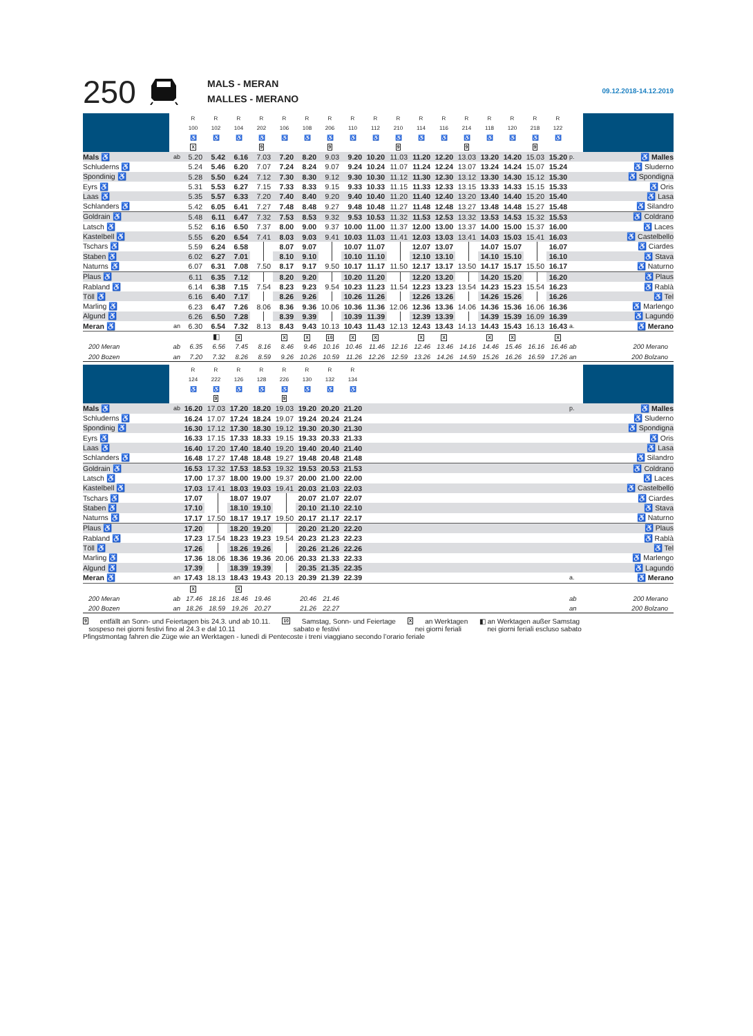250
MALS - MERAN
MALLES - MERANO
09.12.2018-14.12.2019
| | | R | R | R | R | R | R | R | R | R | R | R | R | R | R | R | R | R | | |
| --- | --- | --- | --- | --- | --- | --- | --- | --- | --- | --- | --- | --- | --- | --- | --- | --- | --- | --- | --- | --- |
| | | 100 | 102 | 104 | 202 | 106 | 108 | 206 | 110 | 112 | 210 | 114 | 116 | 214 | 118 | 120 | 218 | 122 | | |
| | | ♿ | ♿ | ♿ | ♿ | ♿ | ♿ | ♿ | ♿ | ♿ | ♿ | ♿ | ♿ | ♿ | ♿ | ♿ | ♿ | ♿ | | |
| | | X | | | 9 | | | 9 | | | 9 | | | 9 | | | 9 | | | |
| Mals ♿ | ab | 5.20 | 5.42 | 6.16 | 7.03 | 7.20 | 8.20 | 9.03 | 9.20 | 10.20 | 11.03 | 11.20 | 12.20 | 13.03 | 13.20 | 14.20 | 15.03 | 15.20 | p. | ♿ Malles |
| Schluderns ♿ | | 5.24 | 5.46 | 6.20 | 7.07 | 7.24 | 8.24 | 9.07 | 9.24 | 10.24 | 11.07 | 11.24 | 12.24 | 13.07 | 13.24 | 14.24 | 15.07 | 15.24 | | ♿ Sluderno |
| Spondinig ♿ | | 5.28 | 5.50 | 6.24 | 7.12 | 7.30 | 8.30 | 9.12 | 9.30 | 10.30 | 11.12 | 11.30 | 12.30 | 13.12 | 13.30 | 14.30 | 15.12 | 15.30 | | ♿ Spondigna |
| Eyrs ♿ | | 5.31 | 5.53 | 6.27 | 7.15 | 7.33 | 8.33 | 9.15 | 9.33 | 10.33 | 11.15 | 11.33 | 12.33 | 13.15 | 13.33 | 14.33 | 15.15 | 15.33 | | ♿ Oris |
| Laas ♿ | | 5.35 | 5.57 | 6.33 | 7.20 | 7.40 | 8.40 | 9.20 | 9.40 | 10.40 | 11.20 | 11.40 | 12.40 | 13.20 | 13.40 | 14.40 | 15.20 | 15.40 | | ♿ Lasa |
| Schlanders ♿ | | 5.42 | 6.05 | 6.41 | 7.27 | 7.48 | 8.48 | 9.27 | 9.48 | 10.48 | 11.27 | 11.48 | 12.48 | 13.27 | 13.48 | 14.48 | 15.27 | 15.48 | | ♿ Silandro |
| Goldrain ♿ | | 5.48 | 6.11 | 6.47 | 7.32 | 7.53 | 8.53 | 9.32 | 9.53 | 10.53 | 11.32 | 11.53 | 12.53 | 13.32 | 13.53 | 14.53 | 15.32 | 15.53 | | ♿ Coldrano |
| Latsch ♿ | | 5.52 | 6.16 | 6.50 | 7.37 | 8.00 | 9.00 | 9.37 | 10.00 | 11.00 | 11.37 | 12.00 | 13.00 | 13.37 | 14.00 | 15.00 | 15.37 | 16.00 | | ♿ Laces |
| Kastelbell ♿ | | 5.55 | 6.20 | 6.54 | 7.41 | 8.03 | 9.03 | 9.41 | 10.03 | 11.03 | 11.41 | 12.03 | 13.03 | 13.41 | 14.03 | 15.03 | 15.41 | 16.03 | | ♿ Castelbello |
| Tschars ♿ | | 5.59 | 6.24 | 6.58 | | 8.07 | 9.07 | | 10.07 | 11.07 | | 12.07 | 13.07 | | 14.07 | 15.07 | | 16.07 | | ♿ Ciardes |
| Staben ♿ | | 6.02 | 6.27 | 7.01 | | 8.10 | 9.10 | | 10.10 | 11.10 | | 12.10 | 13.10 | | 14.10 | 15.10 | | 16.10 | | ♿ Stava |
| Naturns ♿ | | 6.07 | 6.31 | 7.08 | 7.50 | 8.17 | 9.17 | 9.50 | 10.17 | 11.17 | 11.50 | 12.17 | 13.17 | 13.50 | 14.17 | 15.17 | 15.50 | 16.17 | | ♿ Naturno |
| Plaus ♿ | | 6.11 | 6.35 | 7.12 | | 8.20 | 9.20 | | 10.20 | 11.20 | | 12.20 | 13.20 | | 14.20 | 15.20 | | 16.20 | | ♿ Plaus |
| Rabland ♿ | | 6.14 | 6.38 | 7.15 | 7.54 | 8.23 | 9.23 | 9.54 | 10.23 | 11.23 | 11.54 | 12.23 | 13.23 | 13.54 | 14.23 | 15.23 | 15.54 | 16.23 | | ♿ Rablà |
| Töll ♿ | | 6.16 | 6.40 | 7.17 | | 8.26 | 9.26 | | 10.26 | 11.26 | | 12.26 | 13.26 | | 14.26 | 15.26 | | 16.26 | | ♿ Tel |
| Marling ♿ | | 6.23 | 6.47 | 7.26 | 8.06 | 8.36 | 9.36 | 10.06 | 10.36 | 11.36 | 12.06 | 12.36 | 13.36 | 14.06 | 14.36 | 15.36 | 16.06 | 16.36 | | ♿ Marlengo |
| Algund ♿ | | 6.26 | 6.50 | 7.28 | | 8.39 | 9.39 | | 10.39 | 11.39 | | 12.39 | 13.39 | | 14.39 | 15.39 | 16.09 | 16.39 | | ♿ Lagundo |
| Meran ♿ | an | 6.30 | 6.54 | 7.32 | 8.13 | 8.43 | 9.43 | 10.13 | 10.43 | 11.43 | 12.13 | 12.43 | 13.43 | 14.13 | 14.43 | 15.43 | 16.13 | 16.43 | a. | ♿ Merano |
| | | | ◧ | X | | X | X | 10 | X | X | | X | X | | X | X | | X | | |
| 200 Meran | ab | 6.35 | 6.56 | 7.45 | 8.16 | 8.46 | 9.46 | 10.16 | 10.46 | 11.46 | 12.16 | 12.46 | 13.46 | 14.16 | 14.46 | 15.46 | 16.16 | 16.46 | ab | 200 Merano |
| 200 Bozen | an | 7.20 | 7.32 | 8.26 | 8.59 | 9.26 | 10.26 | 10.59 | 11.26 | 12.26 | 12.59 | 13.26 | 14.26 | 14.59 | 15.26 | 16.26 | 16.59 | 17.26 | an | 200 Bolzano |
| | | R | R | R | R | R | R | R | R | | | | | | | | | | | |
| --- | --- | --- | --- | --- | --- | --- | --- | --- | --- | --- | --- | --- | --- | --- | --- | --- | --- | --- | --- | --- |
| | | 124 | 222 | 126 | 128 | 226 | 130 | 132 | 134 | | | | | | | | | | | |
| | | ♿ | ♿ | ♿ | ♿ | ♿ | ♿ | ♿ | ♿ | | | | | | | | | | | |
| | | | 9 | | | 9 | | | | | | | | | | | | | | |
| Mals ♿ | ab | 16.20 | 17.03 | 17.20 | 18.20 | 19.03 | 19.20 | 20.20 | 21.20 | | | | | | | | | | p. | ♿ Malles |
| Schluderns ♿ | | 16.24 | 17.07 | 17.24 | 18.24 | 19.07 | 19.24 | 20.24 | 21.24 | | | | | | | | | | | ♿ Sluderno |
| Spondinig ♿ | | 16.30 | 17.12 | 17.30 | 18.30 | 19.12 | 19.30 | 20.30 | 21.30 | | | | | | | | | | | ♿ Spondigna |
| Eyrs ♿ | | 16.33 | 17.15 | 17.33 | 18.33 | 19.15 | 19.33 | 20.33 | 21.33 | | | | | | | | | | | ♿ Oris |
| Laas ♿ | | 16.40 | 17.20 | 17.40 | 18.40 | 19.20 | 19.40 | 20.40 | 21.40 | | | | | | | | | | | ♿ Lasa |
| Schlanders ♿ | | 16.48 | 17.27 | 17.48 | 18.48 | 19.27 | 19.48 | 20.48 | 21.48 | | | | | | | | | | | ♿ Silandro |
| Goldrain ♿ | | 16.53 | 17.32 | 17.53 | 18.53 | 19.32 | 19.53 | 20.53 | 21.53 | | | | | | | | | | | ♿ Coldrano |
| Latsch ♿ | | 17.00 | 17.37 | 18.00 | 19.00 | 19.37 | 20.00 | 21.00 | 22.00 | | | | | | | | | | | ♿ Laces |
| Kastelbell ♿ | | 17.03 | 17.41 | 18.03 | 19.03 | 19.41 | 20.03 | 21.03 | 22.03 | | | | | | | | | | | ♿ Castelbello |
| Tschars ♿ | | 17.07 | | 18.07 | 19.07 | | 20.07 | 21.07 | 22.07 | | | | | | | | | | | ♿ Ciardes |
| Staben ♿ | | 17.10 | | 18.10 | 19.10 | | 20.10 | 21.10 | 22.10 | | | | | | | | | | | ♿ Stava |
| Naturns ♿ | | 17.17 | 17.50 | 18.17 | 19.17 | 19.50 | 20.17 | 21.17 | 22.17 | | | | | | | | | | | ♿ Naturno |
| Plaus ♿ | | 17.20 | | 18.20 | 19.20 | | 20.20 | 21.20 | 22.20 | | | | | | | | | | | ♿ Plaus |
| Rabland ♿ | | 17.23 | 17.54 | 18.23 | 19.23 | 19.54 | 20.23 | 21.23 | 22.23 | | | | | | | | | | | ♿ Rablà |
| Töll ♿ | | 17.26 | | 18.26 | 19.26 | | 20.26 | 21.26 | 22.26 | | | | | | | | | | | ♿ Tel |
| Marling ♿ | | 17.36 | 18.06 | 18.36 | 19.36 | 20.06 | 20.33 | 21.33 | 22.33 | | | | | | | | | | | ♿ Marlengo |
| Algund ♿ | | 17.39 | | 18.39 | 19.39 | | 20.35 | 21.35 | 22.35 | | | | | | | | | | | ♿ Lagundo |
| Meran ♿ | an | 17.43 | 18.13 | 18.43 | 19.43 | 20.13 | 20.39 | 21.39 | 22.39 | | | | | | | | | | a. | ♿ Merano |
| | | X | | X | | | | | | | | | | | | | | | | |
| 200 Meran | ab | 17.46 | 18.16 | 18.46 | 19.46 | | 20.46 | 21.46 | | | | | | | | | | | ab | 200 Merano |
| 200 Bozen | an | 18.26 | 18.59 | 19.26 | 20.27 | | 21.26 | 22.27 | | | | | | | | | | | an | 200 Bolzano |
9 entfällt an Sonn- und Feiertagen bis 24.3. und ab 10.11.
sospeso nei giorni festivi fino al 24.3 e dal 10.11 10 Samstag, Sonn- und Feiertage
sabato e festivi X an Werktagen
nei giorni feriali ◧ an Werktagen außer Samstag
nei giorni feriali escluso sabato
Pfingstmontag fahren die Züge wie an Werktagen - lunedì di Pentecoste i treni viaggiano secondo l’orario feriale